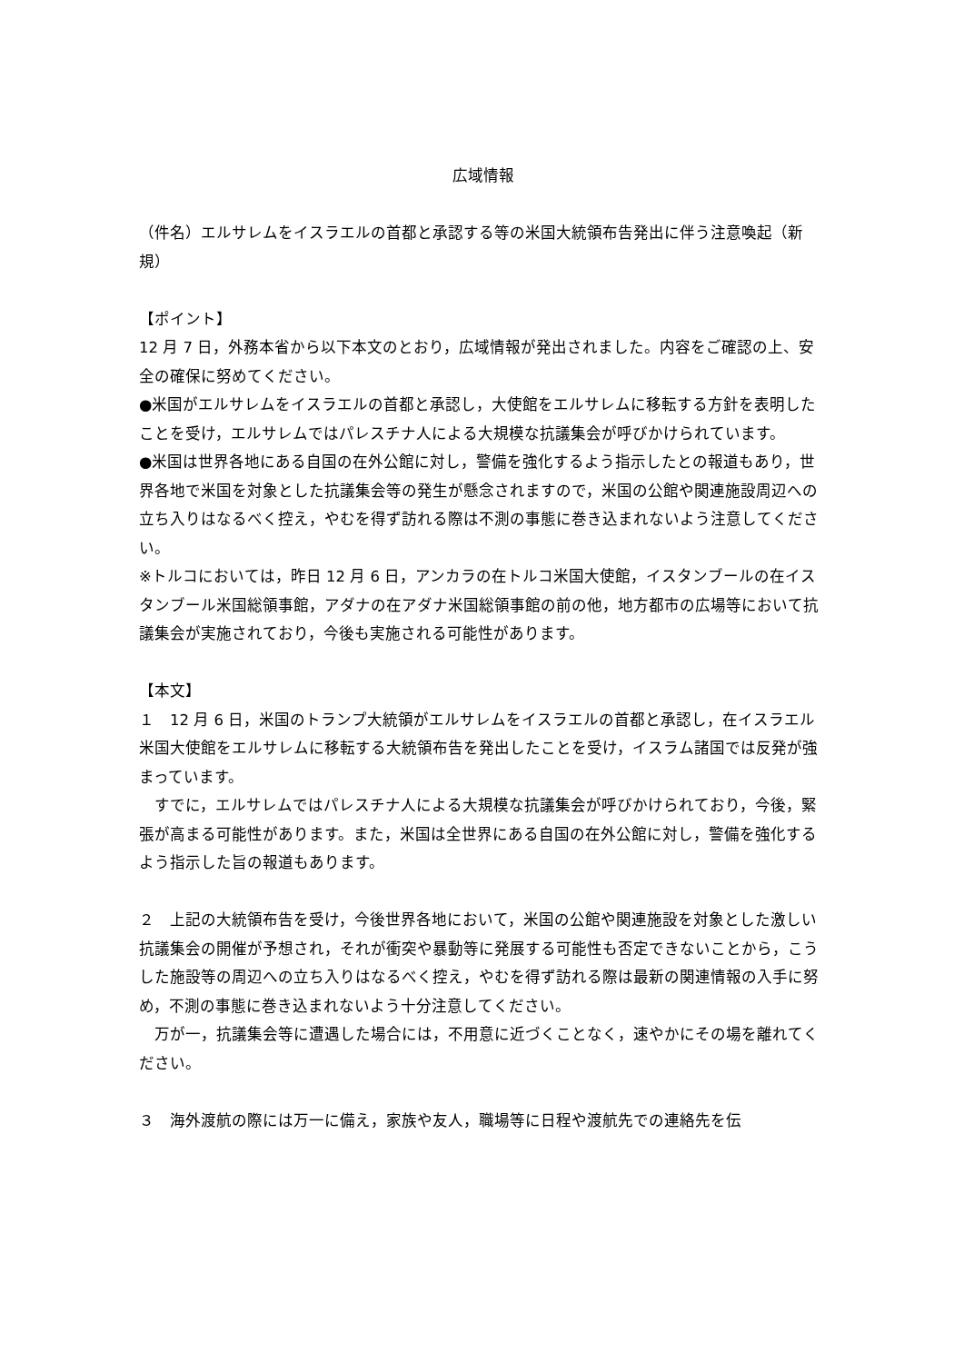広域情報
（件名）エルサレムをイスラエルの首都と承認する等の米国大統領布告発出に伴う注意喚起（新規）
【ポイント】
12 月 7 日，外務本省から以下本文のとおり，広域情報が発出されました。内容をご確認の上、安全の確保に努めてください。
●米国がエルサレムをイスラエルの首都と承認し，大使館をエルサレムに移転する方針を表明したことを受け，エルサレムではパレスチナ人による大規模な抗議集会が呼びかけられています。
●米国は世界各地にある自国の在外公館に対し，警備を強化するよう指示したとの報道もあり，世界各地で米国を対象とした抗議集会等の発生が懸念されますので，米国の公館や関連施設周辺への立ち入りはなるべく控え，やむを得ず訪れる際は不測の事態に巻き込まれないよう注意してください。
※トルコにおいては，昨日 12 月 6 日，アンカラの在トルコ米国大使館，イスタンブールの在イスタンブール米国総領事館，アダナの在アダナ米国総領事館の前の他，地方都市の広場等において抗議集会が実施されており，今後も実施される可能性があります。
【本文】
１　12 月 6 日，米国のトランプ大統領がエルサレムをイスラエルの首都と承認し，在イスラエル米国大使館をエルサレムに移転する大統領布告を発出したことを受け，イスラム諸国では反発が強まっています。
　すでに，エルサレムではパレスチナ人による大規模な抗議集会が呼びかけられており，今後，緊張が高まる可能性があります。また，米国は全世界にある自国の在外公館に対し，警備を強化するよう指示した旨の報道もあります。
２　上記の大統領布告を受け，今後世界各地において，米国の公館や関連施設を対象とした激しい抗議集会の開催が予想され，それが衝突や暴動等に発展する可能性も否定できないことから，こうした施設等の周辺への立ち入りはなるべく控え，やむを得ず訪れる際は最新の関連情報の入手に努め，不測の事態に巻き込まれないよう十分注意してください。
　万が一，抗議集会等に遭遇した場合には，不用意に近づくことなく，速やかにその場を離れてください。
３　海外渡航の際には万一に備え，家族や友人，職場等に日程や渡航先での連絡先を伝